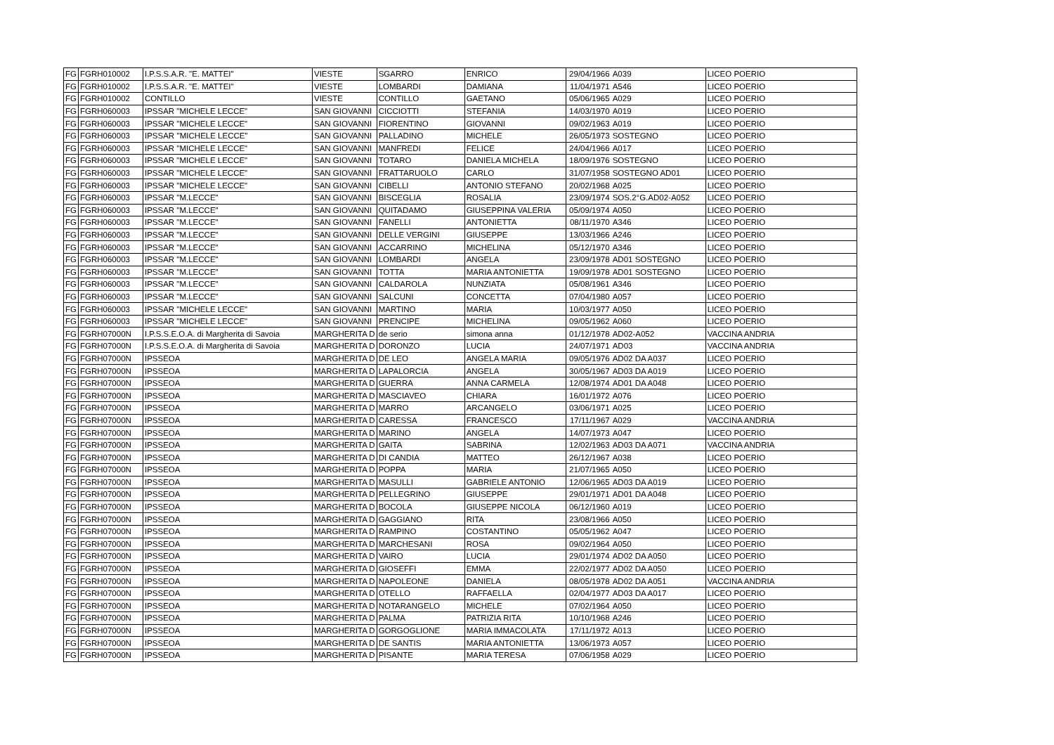| FG | FGRH010002 | I.P.S.S.A.R. "E. MATTEI" | VIESTE | SGARRO | ENRICO | 29/04/1966 | A039 | LICEO POERIO |
| FG | FGRH010002 | I.P.S.S.A.R. "E. MATTEI" | VIESTE | LOMBARDI | DAMIANA | 11/04/1971 | A546 | LICEO POERIO |
| FG | FGRH010002 | CONTILLO | VIESTE | CONTILLO | GAETANO | 05/06/1965 | A029 | LICEO POERIO |
| FG | FGRH060003 | IPSSAR "MICHELE LECCE" | SAN GIOVANNI | CICCIOTTI | STEFANIA | 14/03/1970 | A019 | LICEO POERIO |
| FG | FGRH060003 | IPSSAR "MICHELE LECCE" | SAN GIOVANNI | FIORENTINO | GIOVANNI | 09/02/1963 | A019 | LICEO POERIO |
| FG | FGRH060003 | IPSSAR ''MICHELE LECCE'' | SAN GIOVANNI | PALLADINO | MICHELE | 26/05/1973 | SOSTEGNO | LICEO POERIO |
| FG | FGRH060003 | IPSSAR "MICHELE LECCE" | SAN GIOVANNI | MANFREDI | FELICE | 24/04/1966 | A017 | LICEO POERIO |
| FG | FGRH060003 | IPSSAR "MICHELE LECCE" | SAN GIOVANNI | TOTARO | DANIELA MICHELA | 18/09/1976 | SOSTEGNO | LICEO POERIO |
| FG | FGRH060003 | IPSSAR "MICHELE LECCE" | SAN GIOVANNI | FRATTARUOLO | CARLO | 31/07/1958 | SOSTEGNO AD01 | LICEO POERIO |
| FG | FGRH060003 | IPSSAR "MICHELE LECCE" | SAN GIOVANNI | CIBELLI | ANTONIO STEFANO | 20/02/1968 | A025 | LICEO POERIO |
| FG | FGRH060003 | IPSSAR "M.LECCE" | SAN GIOVANNI | BISCEGLIA | ROSALIA | 23/09/1974 | SOS.2°G.AD02-A052 | LICEO POERIO |
| FG | FGRH060003 | IPSSAR "M.LECCE" | SAN GIOVANNI | QUITADAMO | GIUSEPPINA VALERIA | 05/09/1974 | A050 | LICEO POERIO |
| FG | FGRH060003 | IPSSAR "M.LECCE" | SAN GIOVANNI | FANELLI | ANTONIETTA | 08/11/1970 | A346 | LICEO POERIO |
| FG | FGRH060003 | IPSSAR "M.LECCE" | SAN GIOVANNI | DELLE VERGINI | GIUSEPPE | 13/03/1966 | A246 | LICEO POERIO |
| FG | FGRH060003 | IPSSAR "M.LECCE" | SAN GIOVANNI | ACCARRINO | MICHELINA | 05/12/1970 | A346 | LICEO POERIO |
| FG | FGRH060003 | IPSSAR "M.LECCE" | SAN GIOVANNI | LOMBARDI | ANGELA | 23/09/1978 | AD01 SOSTEGNO | LICEO POERIO |
| FG | FGRH060003 | IPSSAR "M.LECCE" | SAN GIOVANNI | TOTTA | MARIA ANTONIETTA | 19/09/1978 | AD01 SOSTEGNO | LICEO POERIO |
| FG | FGRH060003 | IPSSAR "M.LECCE" | SAN GIOVANNI | CALDAROLA | NUNZIATA | 05/08/1961 | A346 | LICEO POERIO |
| FG | FGRH060003 | IPSSAR "M.LECCE" | SAN GIOVANNI | SALCUNI | CONCETTA | 07/04/1980 | A057 | LICEO POERIO |
| FG | FGRH060003 | IPSSAR "MICHELE LECCE" | SAN GIOVANNI | MARTINO | MARIA | 10/03/1977 | A050 | LICEO POERIO |
| FG | FGRH060003 | IPSSAR "MICHELE LECCE" | SAN GIOVANNI | PRENCIPE | MICHELINA | 09/05/1962 | A060 | LICEO POERIO |
| FG | FGRH07000N | I.P.S.S.E.O.A. di Margherita di Savoia | MARGHERITA D | de serio | simona anna | 01/12/1978 | AD02-A052 | VACCINA ANDRIA |
| FG | FGRH07000N | I.P.S.S.E.O.A. di Margherita di Savoia | MARGHERITA D | DORONZO | LUCIA | 24/07/1971 | AD03 | VACCINA ANDRIA |
| FG | FGRH07000N | IPSSEOA | MARGHERITA D | DE LEO | ANGELA MARIA | 09/05/1976 | AD02 DA A037 | LICEO POERIO |
| FG | FGRH07000N | IPSSEOA | MARGHERITA D | LAPALORCIA | ANGELA | 30/05/1967 | AD03 DA A019 | LICEO POERIO |
| FG | FGRH07000N | IPSSEOA | MARGHERITA D | GUERRA | ANNA CARMELA | 12/08/1974 | AD01 DA A048 | LICEO POERIO |
| FG | FGRH07000N | IPSSEOA | MARGHERITA D | MASCIAVEO | CHIARA | 16/01/1972 | A076 | LICEO POERIO |
| FG | FGRH07000N | IPSSEOA | MARGHERITA D | MARRO | ARCANGELO | 03/06/1971 | A025 | LICEO POERIO |
| FG | FGRH07000N | IPSSEOA | MARGHERITA D | CARESSA | FRANCESCO | 17/11/1967 | A029 | VACCINA ANDRIA |
| FG | FGRH07000N | IPSSEOA | MARGHERITA D | MARINO | ANGELA | 14/07/1973 | A047 | LICEO POERIO |
| FG | FGRH07000N | IPSSEOA | MARGHERITA D | GAITA | SABRINA | 12/02/1963 | AD03 DA A071 | VACCINA ANDRIA |
| FG | FGRH07000N | IPSSEOA | MARGHERITA D | DI CANDIA | MATTEO | 26/12/1967 | A038 | LICEO POERIO |
| FG | FGRH07000N | IPSSEOA | MARGHERITA D | POPPA | MARIA | 21/07/1965 | A050 | LICEO POERIO |
| FG | FGRH07000N | IPSSEOA | MARGHERITA D | MASULLI | GABRIELE ANTONIO | 12/06/1965 | AD03 DA A019 | LICEO POERIO |
| FG | FGRH07000N | IPSSEOA | MARGHERITA D | PELLEGRINO | GIUSEPPE | 29/01/1971 | AD01 DA A048 | LICEO POERIO |
| FG | FGRH07000N | IPSSEOA | MARGHERITA D | BOCOLA | GIUSEPPE NICOLA | 06/12/1960 | A019 | LICEO POERIO |
| FG | FGRH07000N | IPSSEOA | MARGHERITA D | GAGGIANO | RITA | 23/08/1966 | A050 | LICEO POERIO |
| FG | FGRH07000N | IPSSEOA | MARGHERITA D | RAMPINO | COSTANTINO | 05/05/1962 | A047 | LICEO POERIO |
| FG | FGRH07000N | IPSSEOA | MARGHERITA D | MARCHESANI | ROSA | 09/02/1964 | A050 | LICEO POERIO |
| FG | FGRH07000N | IPSSEOA | MARGHERITA D | VAIRO | LUCIA | 29/01/1974 | AD02 DA A050 | LICEO POERIO |
| FG | FGRH07000N | IPSSEOA | MARGHERITA D | GIOSEFFI | EMMA | 22/02/1977 | AD02 DA A050 | LICEO POERIO |
| FG | FGRH07000N | IPSSEOA | MARGHERITA D | NAPOLEONE | DANIELA | 08/05/1978 | AD02 DA A051 | VACCINA ANDRIA |
| FG | FGRH07000N | IPSSEOA | MARGHERITA D | OTELLO | RAFFAELLA | 02/04/1977 | AD03 DA A017 | LICEO POERIO |
| FG | FGRH07000N | IPSSEOA | MARGHERITA D | NOTARANGELO | MICHELE | 07/02/1964 | A050 | LICEO POERIO |
| FG | FGRH07000N | IPSSEOA | MARGHERITA D | PALMA | PATRIZIA RITA | 10/10/1968 | A246 | LICEO POERIO |
| FG | FGRH07000N | IPSSEOA | MARGHERITA D | GORGOGLIONE | MARIA IMMACOLATA | 17/11/1972 | A013 | LICEO POERIO |
| FG | FGRH07000N | IPSSEOA | MARGHERITA D | DE SANTIS | MARIA ANTONIETTA | 13/06/1973 | A057 | LICEO POERIO |
| FG | FGRH07000N | IPSSEOA | MARGHERITA D | PISANTE | MARIA TERESA | 07/06/1958 | A029 | LICEO POERIO |